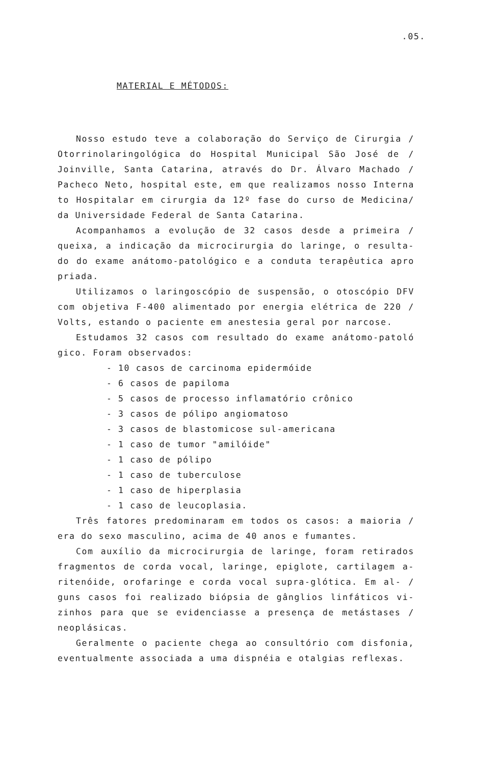.05.
MATERIAL E MÉTODOS:
Nosso estudo teve a colaboração do Serviço de Cirurgia / Otorrinolaringológica do Hospital Municipal São José de / Joinville, Santa Catarina, através do Dr. Álvaro Machado / Pacheco Neto, hospital este, em que realizamos nosso Interna to Hospitalar em cirurgia da 12º fase do curso de Medicina/ da Universidade Federal de Santa Catarina.
Acompanhamos a evolução de 32 casos desde a primeira / queixa, a indicação da microcirurgia do laringe, o resulta- do do exame anátomo-patológico e a conduta terapêutica apro priada.
Utilizamos o laringoscópio de suspensão, o otoscópio DFV com objetiva F-400 alimentado por energia elétrica de 220 / Volts, estando o paciente em anestesia geral por narcose.
Estudamos 32 casos com resultado do exame anátomo-patoló gico. Foram observados:
- 10 casos de carcinoma epidermóide
- 6 casos de papiloma
- 5 casos de processo inflamatório crônico
- 3 casos de pólipo angiomatoso
- 3 casos de blastomicose sul-americana
- 1 caso de tumor "amilóide"
- 1 caso de pólipo
- 1 caso de tuberculose
- 1 caso de hiperplasia
- 1 caso de leucoplasia.
Três fatores predominaram em todos os casos: a maioria / era do sexo masculino, acima de 40 anos e fumantes.
Com auxílio da microcirurgia de laringe, foram retirados fragmentos de corda vocal, laringe, epiglote, cartilagem a- ritenóide, orofaringe e corda vocal supra-glótica. Em al- / guns casos foi realizado biópsia de gânglios linfáticos vi- zinhos para que se evidenciasse a presença de metástases / neoplásicas.
Geralmente o paciente chega ao consultório com disfonia, eventualmente associada a uma dispnéia e otalgias reflexas.